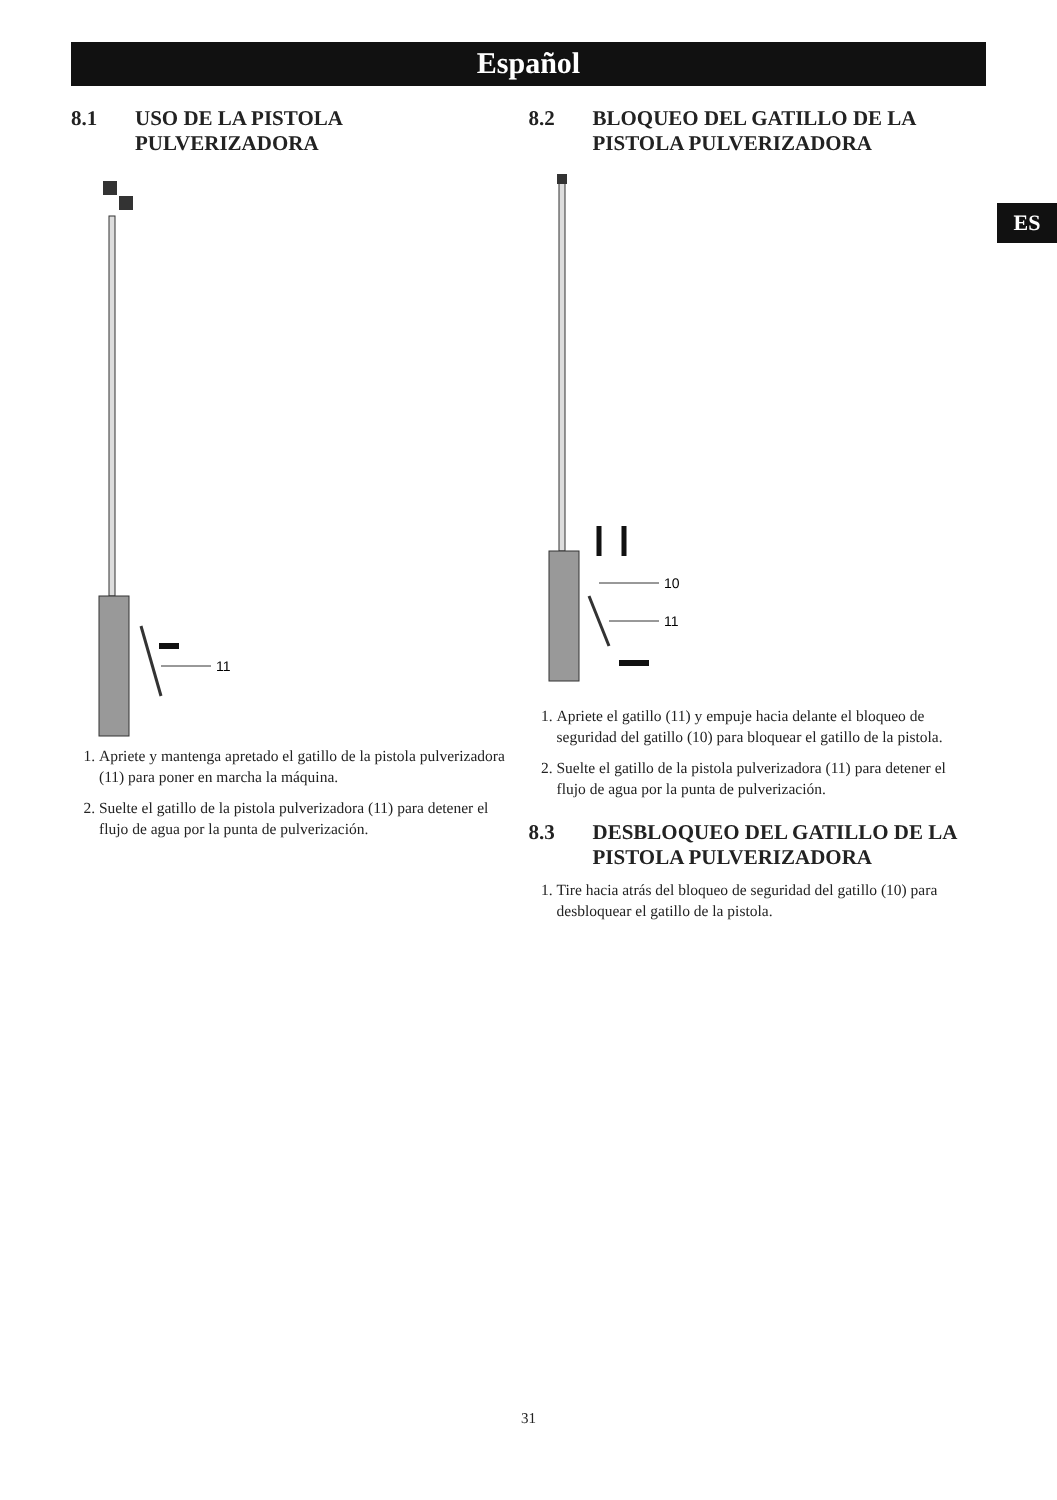Español
ES
8.1 USO DE LA PISTOLA PULVERIZADORA
11
1. Apriete y mantenga apretado el gatillo de la pistola pulverizadora (11) para poner en marcha la máquina.
2. Suelte el gatillo de la pistola pulverizadora (11) para detener el flujo de agua por la punta de pulverización.
8.2 BLOQUEO DEL GATILLO DE LA PISTOLA PULVERIZADORA
10
11
1. Apriete el gatillo (11) y empuje hacia delante el bloqueo de seguridad del gatillo (10) para bloquear el gatillo de la pistola.
2. Suelte el gatillo de la pistola pulverizadora (11) para detener el flujo de agua por la punta de pulverización.
8.3 DESBLOQUEO DEL GATILLO DE LA PISTOLA PULVERIZADORA
1. Tire hacia atrás del bloqueo de seguridad del gatillo (10) para desbloquear el gatillo de la pistola.
31